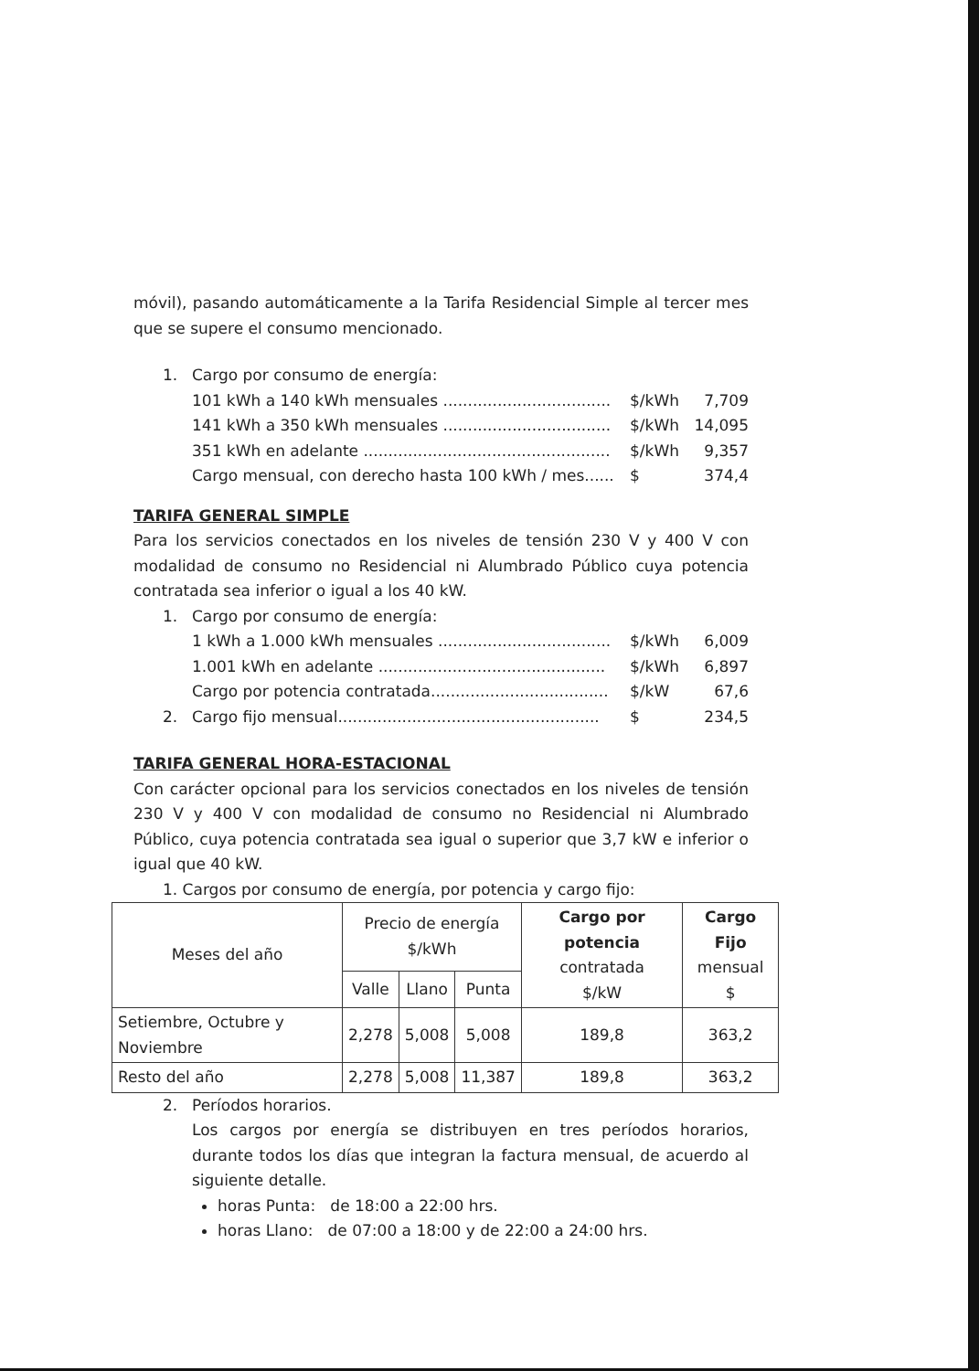móvil), pasando automáticamente a la Tarifa Residencial Simple al tercer mes que se supere el consumo mencionado.
1. Cargo por consumo de energía:
101 kWh a 140 kWh mensuales .................................. $/kWh 7,709
141 kWh a 350 kWh mensuales .................................. $/kWh 14,095
351 kWh en adelante .................................................. $/kWh 9,357
Cargo mensual, con derecho hasta 100 kWh / mes...... $ 374,4
TARIFA GENERAL SIMPLE
Para los servicios conectados en los niveles de tensión 230 V y 400 V con modalidad de consumo no Residencial ni Alumbrado Público cuya potencia contratada sea inferior o igual a los 40 kW.
1. Cargo por consumo de energía:
1 kWh a 1.000 kWh mensuales ................................... $/kWh 6,009
1.001 kWh en adelante .............................................. $/kWh 6,897
Cargo por potencia contratada.................................... $/kW 67,6
2. Cargo fijo mensual..................................................... $ 234,5
TARIFA GENERAL HORA-ESTACIONAL
Con carácter opcional para los servicios conectados en los niveles de tensión 230 V y 400 V con modalidad de consumo no Residencial ni Alumbrado Público, cuya potencia contratada sea igual o superior que 3,7 kW e inferior o igual que 40 kW.
1. Cargos por consumo de energía, por potencia y cargo fijo:
| Meses del año | Precio de energía $/kWh | | | Cargo por potencia contratada $/kW | Cargo Fijo mensual $ |
| --- | --- | --- | --- | --- | --- |
| | Valle | Llano | Punta | | |
| Setiembre, Octubre y Noviembre | 2,278 | 5,008 | 5,008 | 189,8 | 363,2 |
| Resto del año | 2,278 | 5,008 | 11,387 | 189,8 | 363,2 |
2. Períodos horarios.
Los cargos por energía se distribuyen en tres períodos horarios, durante todos los días que integran la factura mensual, de acuerdo al siguiente detalle.
horas Punta: de 18:00 a 22:00 hrs.
horas Llano: de 07:00 a 18:00 y de 22:00 a 24:00 hrs.